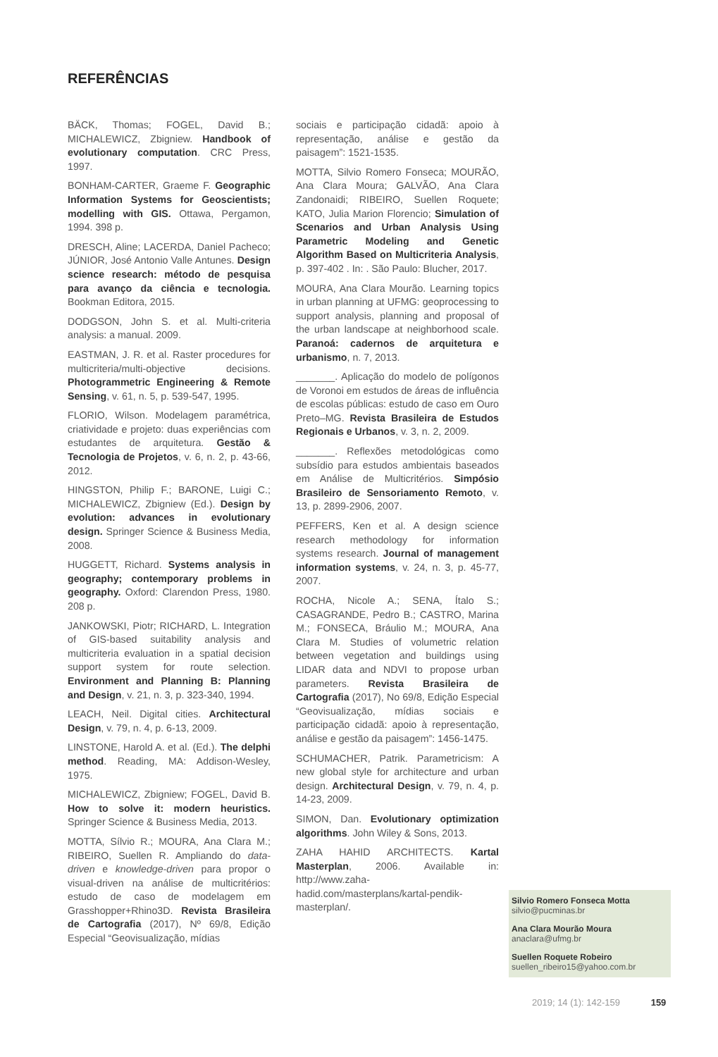REFERÊNCIAS
BÄCK, Thomas; FOGEL, David B.; MICHALEWICZ, Zbigniew. Handbook of evolutionary computation. CRC Press, 1997.
BONHAM-CARTER, Graeme F. Geographic Information Systems for Geoscientists; modelling with GIS. Ottawa, Pergamon, 1994. 398 p.
DRESCH, Aline; LACERDA, Daniel Pacheco; JÚNIOR, José Antonio Valle Antunes. Design science research: método de pesquisa para avanço da ciência e tecnologia. Bookman Editora, 2015.
DODGSON, John S. et al. Multi-criteria analysis: a manual. 2009.
EASTMAN, J. R. et al. Raster procedures for multicriteria/multi-objective decisions. Photogrammetric Engineering & Remote Sensing, v. 61, n. 5, p. 539-547, 1995.
FLORIO, Wilson. Modelagem paramétrica, criatividade e projeto: duas experiências com estudantes de arquitetura. Gestão & Tecnologia de Projetos, v. 6, n. 2, p. 43-66, 2012.
HINGSTON, Philip F.; BARONE, Luigi C.; MICHALEWICZ, Zbigniew (Ed.). Design by evolution: advances in evolutionary design. Springer Science & Business Media, 2008.
HUGGETT, Richard. Systems analysis in geography; contemporary problems in geography. Oxford: Clarendon Press, 1980. 208 p.
JANKOWSKI, Piotr; RICHARD, L. Integration of GIS-based suitability analysis and multicriteria evaluation in a spatial decision support system for route selection. Environment and Planning B: Planning and Design, v. 21, n. 3, p. 323-340, 1994.
LEACH, Neil. Digital cities. Architectural Design, v. 79, n. 4, p. 6-13, 2009.
LINSTONE, Harold A. et al. (Ed.). The delphi method. Reading, MA: Addison-Wesley, 1975.
MICHALEWICZ, Zbigniew; FOGEL, David B. How to solve it: modern heuristics. Springer Science & Business Media, 2013.
MOTTA, Sílvio R.; MOURA, Ana Clara M.; RIBEIRO, Suellen R. Ampliando do data-driven e knowledge-driven para propor o visual-driven na análise de multicritérios: estudo de caso de modelagem em Grasshopper+Rhino3D. Revista Brasileira de Cartografia (2017), Nº 69/8, Edição Especial “Geovisualização, mídias
sociais e participação cidadã: apoio à representação, análise e gestão da paisagem”: 1521-1535.
MOTTA, Silvio Romero Fonseca; MOURÃO, Ana Clara Moura; GALVÃO, Ana Clara Zandonaidi; RIBEIRO, Suellen Roquete; KATO, Julia Marion Florencio; Simulation of Scenarios and Urban Analysis Using Parametric Modeling and Genetic Algorithm Based on Multicriteria Analysis, p. 397-402 . In: . São Paulo: Blucher, 2017.
MOURA, Ana Clara Mourão. Learning topics in urban planning at UFMG: geoprocessing to support analysis, planning and proposal of the urban landscape at neighborhood scale. Paranoá: cadernos de arquitetura e urbanismo, n. 7, 2013.
_______. Aplicação do modelo de polígonos de Voronoi em estudos de áreas de influência de escolas públicas: estudo de caso em Ouro Preto–MG. Revista Brasileira de Estudos Regionais e Urbanos, v. 3, n. 2, 2009.
_______. Reflexões metodológicas como subsídio para estudos ambientais baseados em Análise de Multicritérios. Simpósio Brasileiro de Sensoriamento Remoto, v. 13, p. 2899-2906, 2007.
PEFFERS, Ken et al. A design science research methodology for information systems research. Journal of management information systems, v. 24, n. 3, p. 45-77, 2007.
ROCHA, Nicole A.; SENA, Ítalo S.; CASAGRANDE, Pedro B.; CASTRO, Marina M.; FONSECA, Bráulio M.; MOURA, Ana Clara M. Studies of volumetric relation between vegetation and buildings using LIDAR data and NDVI to propose urban parameters. Revista Brasileira de Cartografia (2017), No 69/8, Edição Especial “Geovisualização, mídias sociais e participação cidadã: apoio à representação, análise e gestão da paisagem”: 1456-1475.
SCHUMACHER, Patrik. Parametricism: A new global style for architecture and urban design. Architectural Design, v. 79, n. 4, p. 14-23, 2009.
SIMON, Dan. Evolutionary optimization algorithms. John Wiley & Sons, 2013.
ZAHA HAHID ARCHITECTS. Kartal Masterplan, 2006. Available in: http://www.zaha-hadid.com/masterplans/kartal-pendik-masterplan/.
Silvio Romero Fonseca Motta
silvio@pucminas.br
Ana Clara Mourão Moura
anaclara@ufmg.br
Suellen Roquete Robeiro
suellen_ribeiro15@yahoo.com.br
2019; 14 (1): 142-159 159